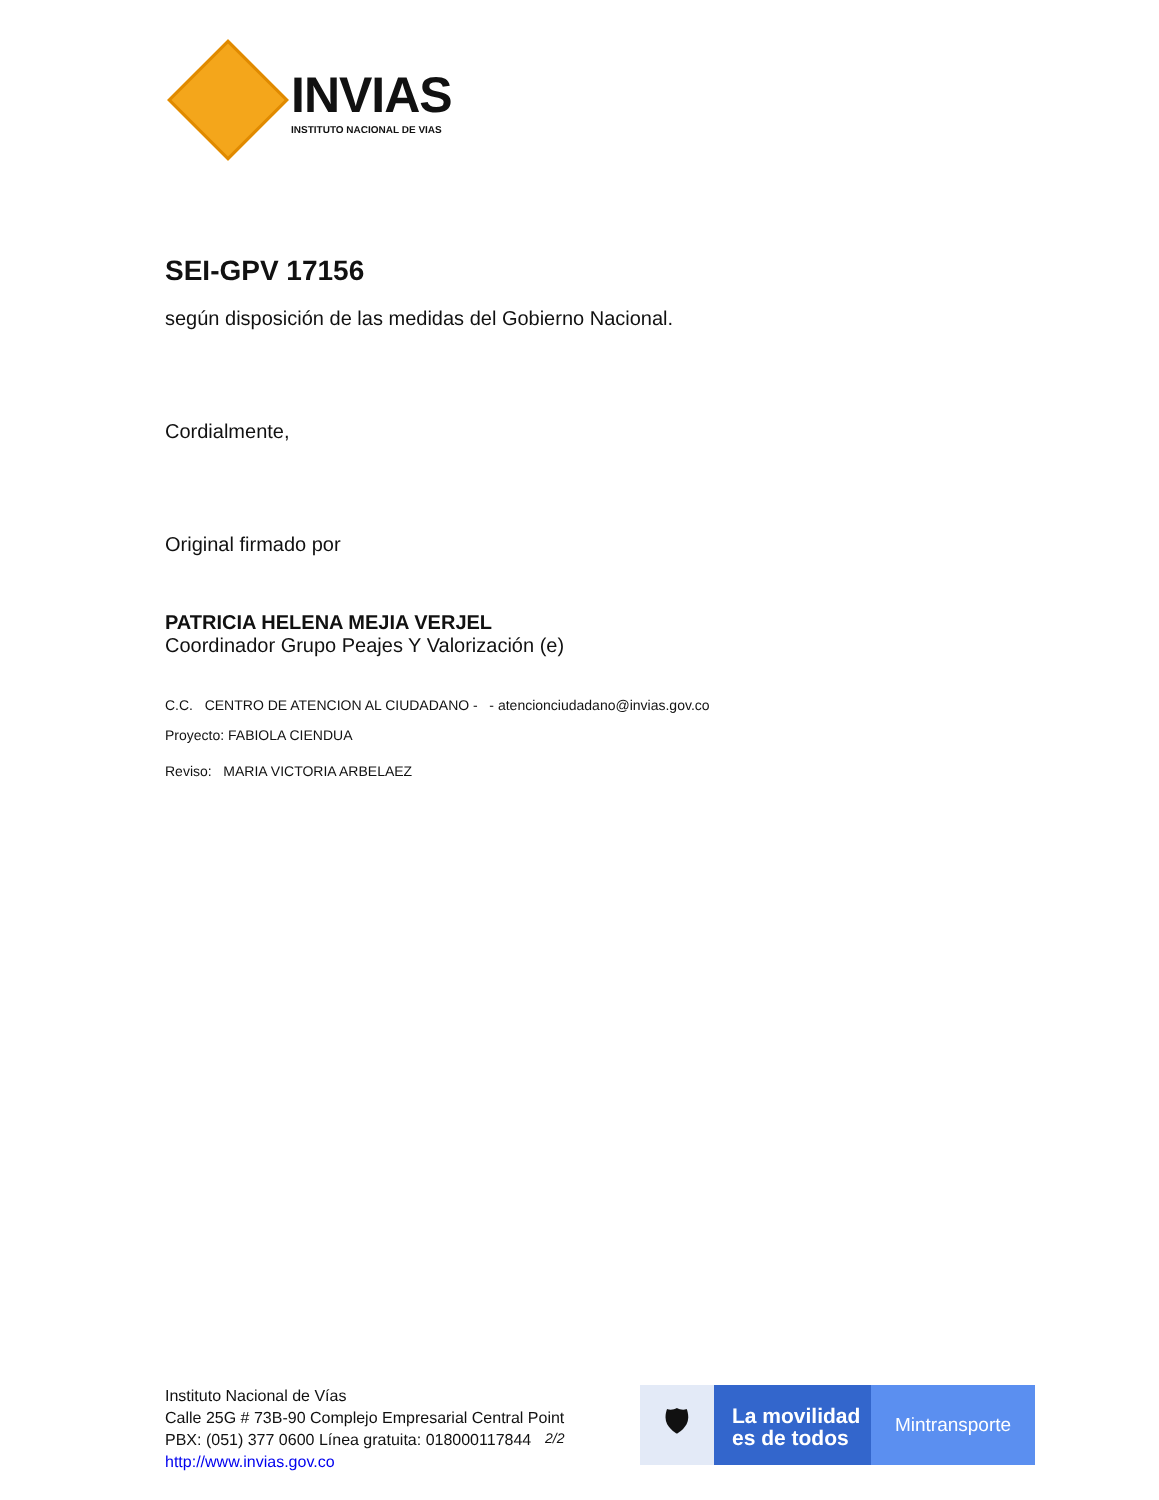INVIAS
INSTITUTO NACIONAL DE VIAS
SEI-GPV 17156
según disposición de las medidas del Gobierno Nacional.
Cordialmente,
Original firmado por
PATRICIA HELENA MEJIA VERJEL
Coordinador Grupo Peajes Y Valorización (e)
C.C. CENTRO DE ATENCION AL CIUDADANO - - atencionciudadano@invias.gov.co
Proyecto: FABIOLA CIENDUA
Reviso: MARIA VICTORIA ARBELAEZ
Instituto Nacional de Vías
Calle 25G # 73B-90 Complejo Empresarial Central Point
PBX: (051) 377 0600 Línea gratuita: 018000117844
http://www.invias.gov.co
2/2
🛡
La movilidad es de todos
Mintransporte